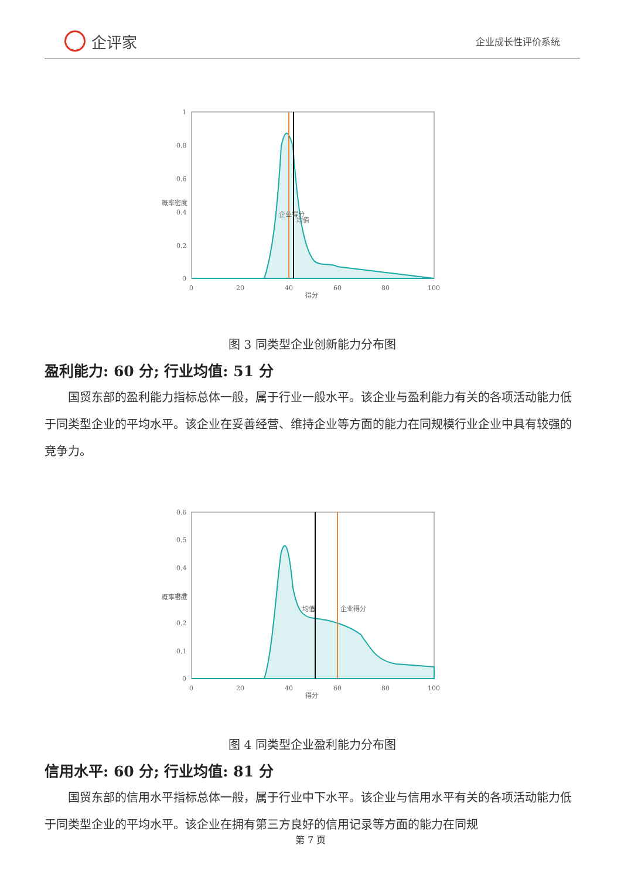企评家
企业成长性评价系统
1
0.8
0.6
0.4
0.2
0
0
20
40
60
80
100
得分
概率密度
企业得分
均值
图 3 同类型企业创新能力分布图
盈利能力: 60 分; 行业均值: 51 分
国贸东部的盈利能力指标总体一般，属于行业一般水平。该企业与盈利能力有关的各项活动能力低于同类型企业的平均水平。该企业在妥善经营、维持企业等方面的能力在同规模行业企业中具有较强的竞争力。
0.6
0.5
0.4
0.3
0.2
0.1
0
0
20
40
60
80
100
得分
概率密度
均值
企业得分
图 4 同类型企业盈利能力分布图
信用水平: 60 分; 行业均值: 81 分
国贸东部的信用水平指标总体一般，属于行业中下水平。该企业与信用水平有关的各项活动能力低于同类型企业的平均水平。该企业在拥有第三方良好的信用记录等方面的能力在同规
第 7 页